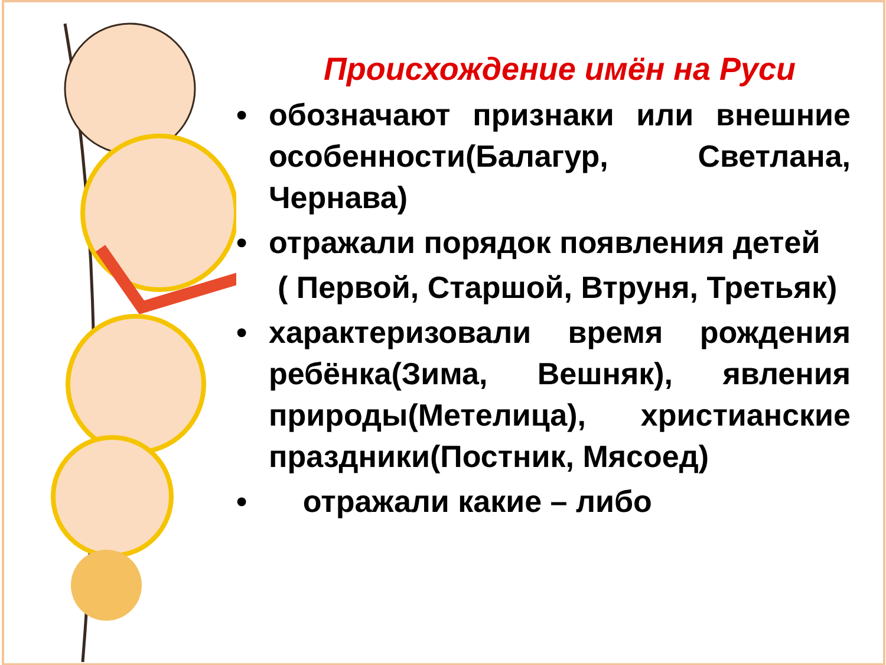Происхождение имён на Руси
• обозначают признаки или внешние особенности(Балагур, Светлана, Чернава)
• отражали порядок появления детей
( Первой, Старшой, Втруня, Третьяк)
• характеризовали время рождения ребёнка(Зима, Вешняк), явления природы(Метелица), христианские праздники(Постник, Мясоед)
• отражали какие – либо